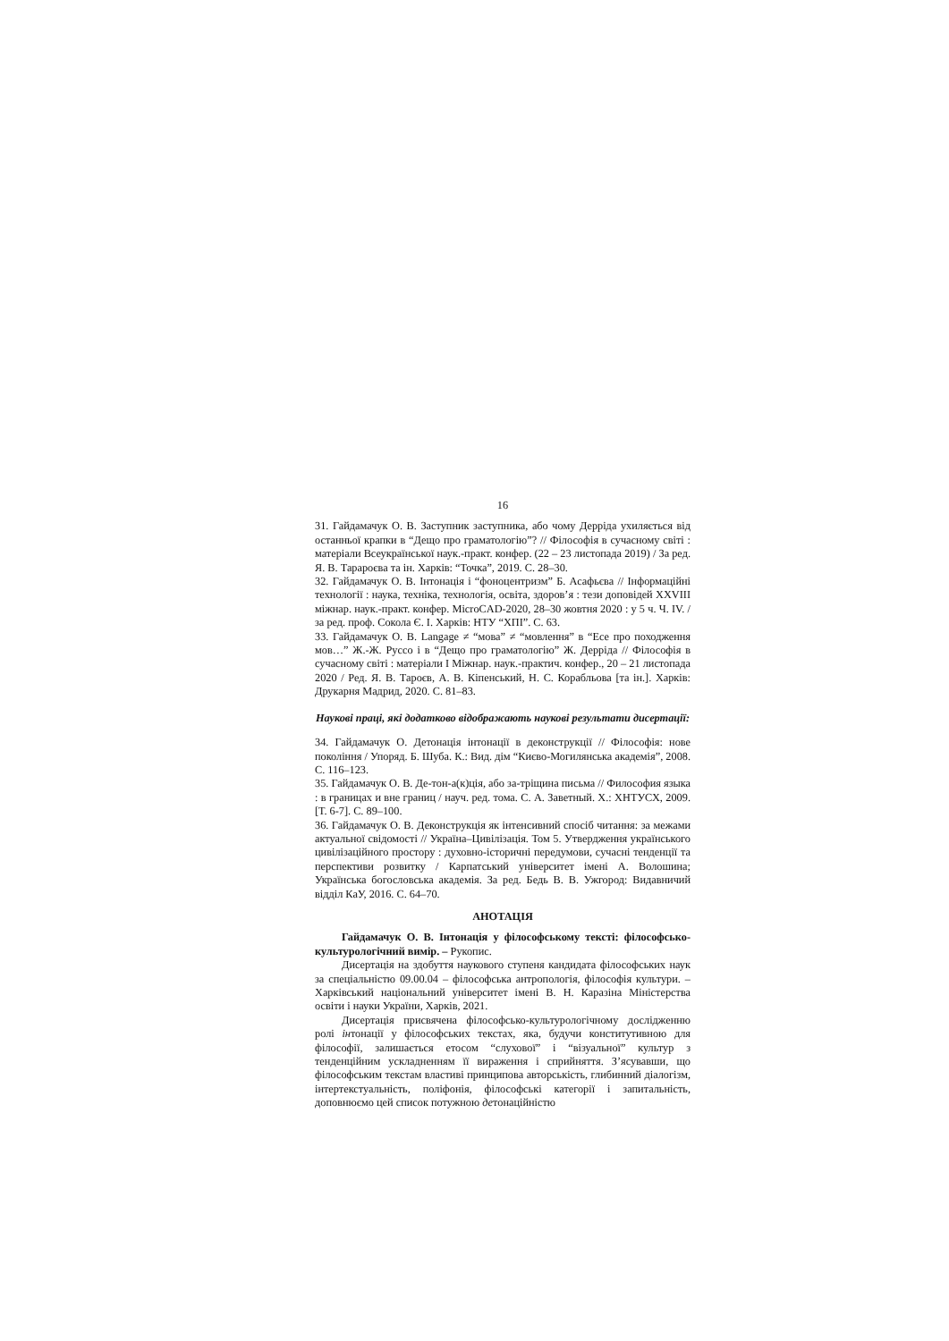16
31. Гайдамачук О. В. Заступник заступника, або чому Дерріда ухиляється від останньої крапки в “Дещо про граматологію”? // Філософія в сучасному світі : матеріали Всеукраїнської наук.-практ. конфер. (22 – 23 листопада 2019) / За ред. Я. В. Тарароєва та ін. Харків: “Точка”, 2019. С. 28–30.
32. Гайдамачук О. В. Інтонація і “фоноцентризм” Б. Асафьєва // Інформаційні технології : наука, техніка, технологія, освіта, здоров’я : тези доповідей XXVIII міжнар. наук.-практ. конфер. MicroCAD-2020, 28–30 жовтня 2020 : у 5 ч. Ч. IV. / за ред. проф. Сокола Є. І. Харків: НТУ “ХПІ”. С. 63.
33. Гайдамачук О. В. Langage ≠ “мова” ≠ “мовлення” в “Есе про походження мов…” Ж.-Ж. Руссо і в “Дещо про граматологію” Ж. Дерріда // Філософія в сучасному світі : матеріали І Міжнар. наук.-практич. конфер., 20 – 21 листопада 2020 / Ред. Я. В. Тароєв, А. В. Кіпенський, Н. С. Корабльова [та ін.]. Харків: Друкарня Мадрид, 2020. С. 81–83.
Наукові праці, які додатково відображають наукові результати дисертації:
34. Гайдамачук О. Детонація інтонації в деконструкції // Філософія: нове покоління / Упоряд. Б. Шуба. К.: Вид. дім “Києво-Могилянська академія”, 2008. С. 116–123.
35. Гайдамачук О. В. Де-тон-а(к)ція, або за-тріщина письма // Философия языка : в границах и вне границ / науч. ред. тома. С. А. Заветный. Х.: ХНТУСХ, 2009. [Т. 6-7]. С. 89–100.
36. Гайдамачук О. В. Деконструкція як інтенсивний спосіб читання: за межами актуальної свідомості // Україна–Цивілізація. Том 5. Утвердження українського цивілізаційного простору : духовно-історичні передумови, сучасні тенденції та перспективи розвитку / Карпатський університет імені А. Волошина; Українська богословська академія. За ред. Бедь В. В. Ужгород: Видавничий відділ КаУ, 2016. С. 64–70.
АНОТАЦІЯ
Гайдамачук О. В. Інтонація у філософському тексті: філософсько-культурологічний вимір. – Рукопис.
Дисертація на здобуття наукового ступеня кандидата філософських наук за спеціальністю 09.00.04 – філософська антропологія, філософія культури. – Харківський національний університет імені В. Н. Каразіна Міністерства освіти і науки України, Харків, 2021.
Дисертація присвячена філософсько-культурологічному дослідженню ролі інтонації у філософських текстах, яка, будучи конститутивною для філософії, залишається етосом “слухової” і “візуальної” культур з тенденційним ускладненням її вираження і сприйняття. З’ясувавши, що філософським текстам властиві принципова авторськість, глибинний діалогізм, інтертекстуальність, поліфонія, філософські категорії і запитальність, доповнюємо цей список потужною детонаційністю